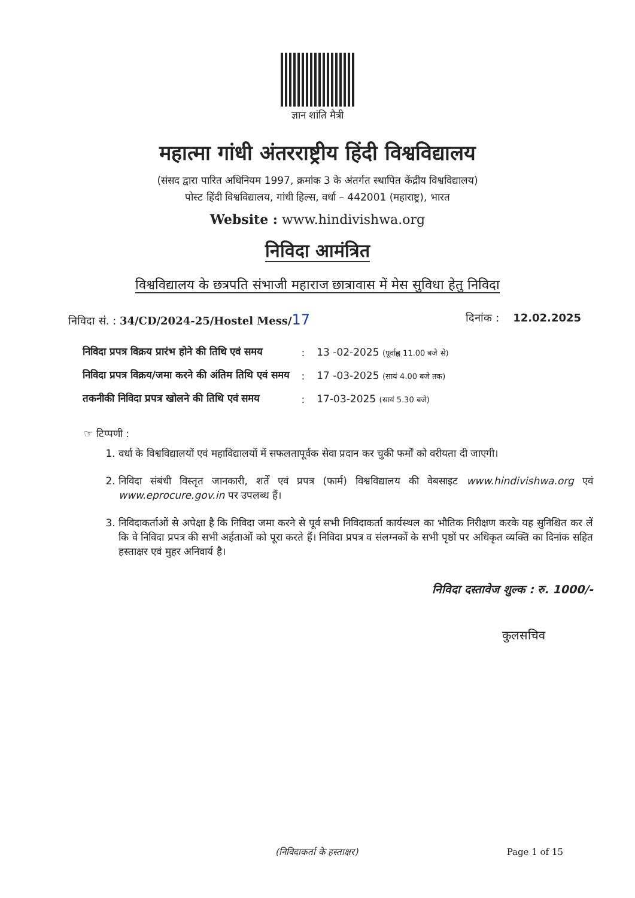ज्ञान शांति मैत्री
महात्मा गांधी अंतरराष्ट्रीय हिंदी विश्वविद्यालय
(संसद द्वारा पारित अधिनियम 1997, क्रमांक 3 के अंतर्गत स्थापित केंद्रीय विश्वविद्यालय)
पोस्ट हिंदी विश्वविद्यालय, गांधी हिल्स, वर्धा – 442001 (महाराष्ट्र), भारत
Website : www.hindivishwa.org
निविदा आमंत्रित
विश्वविद्यालय के छत्रपति संभाजी महाराज छात्रावास में मेस सुविधा हेतु निविदा
निविदा सं. : 34/CD/2024-25/Hostel Mess/17
दिनांक : 12.02.2025
| निविदा प्रपत्र विक्रय प्रारंभ होने की तिथि एवं समय | : | 13 -02-2025 (पूर्वाह्न 11.00 बजे से) |
| निविदा प्रपत्र विक्रय/जमा करने की अंतिम तिथि एवं समय | : | 17 -03-2025 (सायं 4.00 बजे तक) |
| तकनीकी निविदा प्रपत्र खोलने की तिथि एवं समय | : | 17-03-2025 (सायं 5.30 बजे) |
☞ टिप्पणी :
1. वर्धा के विश्वविद्यालयों एवं महाविद्यालयों में सफलतापूर्वक सेवा प्रदान कर चुकी फर्मों को वरीयता दी जाएगी।
2. निविदा संबंधी विस्तृत जानकारी, शर्तें एवं प्रपत्र (फार्म) विश्वविद्यालय की वेबसाइट www.hindivishwa.org एवं www.eprocure.gov.in पर उपलब्ध हैं।
3. निविदाकर्ताओं से अपेक्षा है कि निविदा जमा करने से पूर्व सभी निविदाकर्ता कार्यस्थल का भौतिक निरीक्षण करके यह सुनिश्चित कर लें कि वे निविदा प्रपत्र की सभी अर्हताओं को पूरा करते हैं। निविदा प्रपत्र व संलग्नकों के सभी पृष्ठों पर अधिकृत व्यक्ति का दिनांक सहित हस्ताक्षर एवं मुहर अनिवार्य है।
निविदा दस्तावेज शुल्क : रु. 1000/-
कुलसचिव
(निविदाकर्ता के हस्ताक्षर) Page 1 of 15